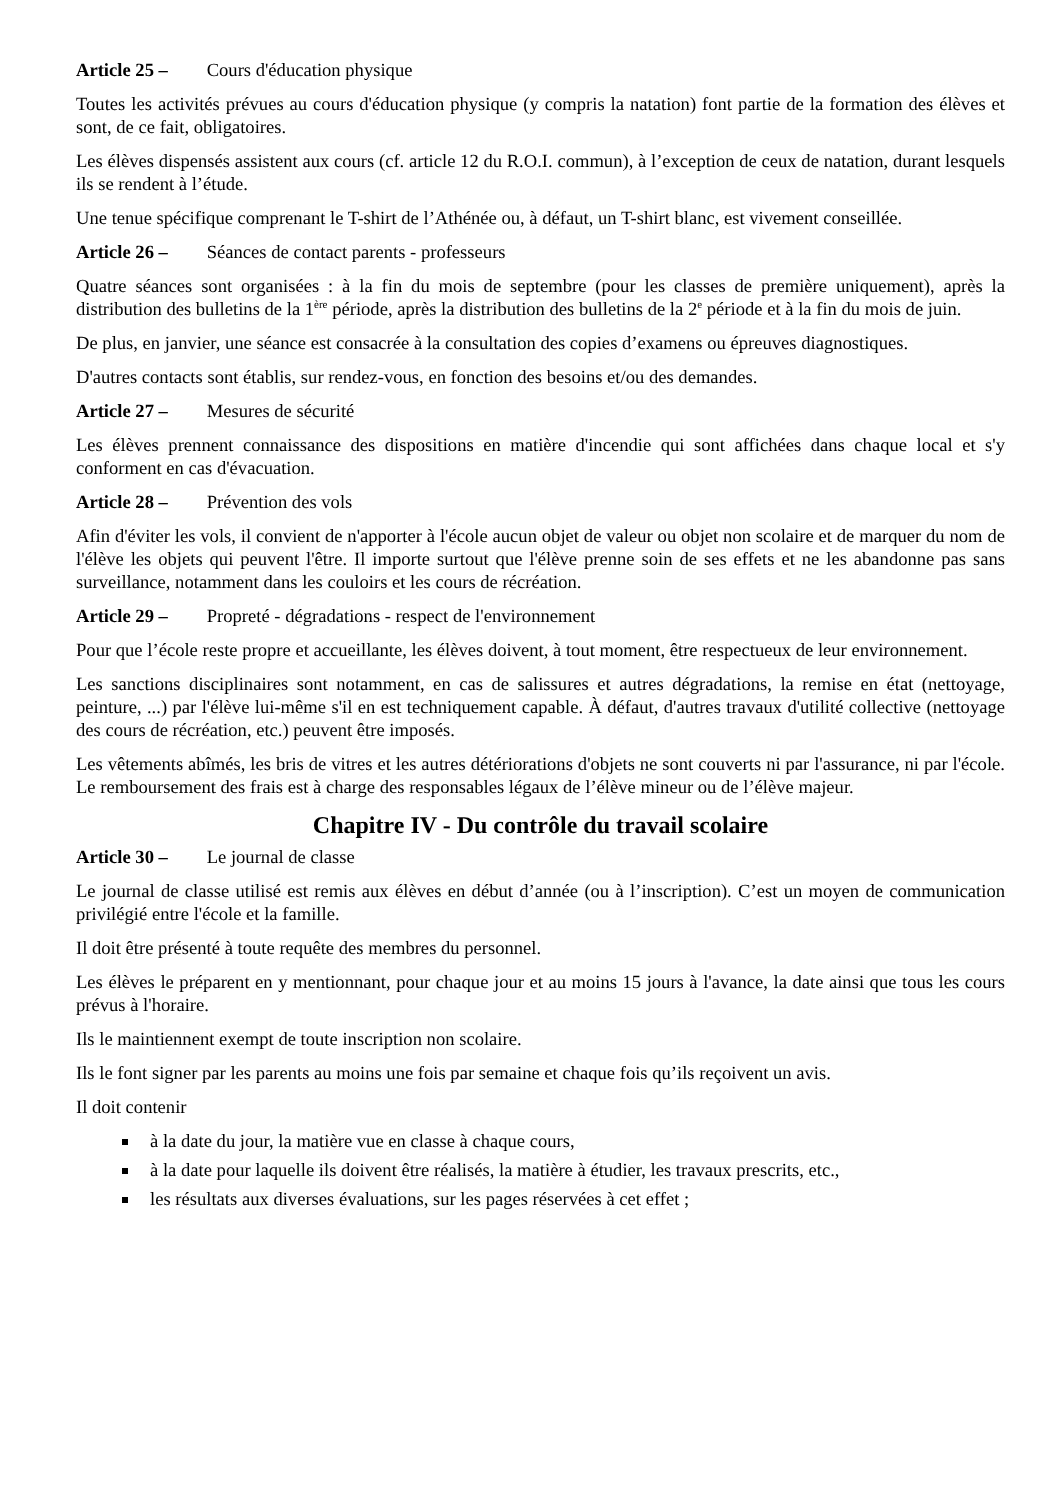Article 25 – Cours d'éducation physique
Toutes les activités prévues au cours d'éducation physique (y compris la natation) font partie de la formation des élèves et sont, de ce fait, obligatoires.
Les élèves dispensés assistent aux cours (cf. article 12 du R.O.I. commun), à l’exception de ceux de natation, durant lesquels ils se rendent à l’étude.
Une tenue spécifique comprenant le T-shirt de l’Athénée ou, à défaut, un T-shirt blanc, est vivement conseillée.
Article 26 – Séances de contact parents - professeurs
Quatre séances sont organisées : à la fin du mois de septembre (pour les classes de première uniquement), après la distribution des bulletins de la 1<sup>ère</sup> période, après la distribution des bulletins de la 2<sup>e</sup> période et à la fin du mois de juin.
De plus, en janvier, une séance est consacrée à la consultation des copies d’examens ou épreuves diagnostiques.
D'autres contacts sont établis, sur rendez-vous, en fonction des besoins et/ou des demandes.
Article 27 – Mesures de sécurité
Les élèves prennent connaissance des dispositions en matière d'incendie qui sont affichées dans chaque local et s'y conforment en cas d'évacuation.
Article 28 – Prévention des vols
Afin d'éviter les vols, il convient de n'apporter à l'école aucun objet de valeur ou objet non scolaire et de marquer du nom de l'élève les objets qui peuvent l'être. Il importe surtout que l'élève prenne soin de ses effets et ne les abandonne pas sans surveillance, notamment dans les couloirs et les cours de récréation.
Article 29 – Propreté - dégradations - respect de l'environnement
Pour que l’école reste propre et accueillante, les élèves doivent, à tout moment, être respectueux de leur environnement.
Les sanctions disciplinaires sont notamment, en cas de salissures et autres dégradations, la remise en état (nettoyage, peinture, ...) par l'élève lui-même s'il en est techniquement capable. À défaut, d'autres travaux d'utilité collective (nettoyage des cours de récréation, etc.) peuvent être imposés.
Les vêtements abîmés, les bris de vitres et les autres détériorations d'objets ne sont couverts ni par l'assurance, ni par l'école. Le remboursement des frais est à charge des responsables légaux de l’élève mineur ou de l’élève majeur.
Chapitre IV - Du contrôle du travail scolaire
Article 30 – Le journal de classe
Le journal de classe utilisé est remis aux élèves en début d’année (ou à l’inscription). C’est un moyen de communication privilégié entre l'école et la famille.
Il doit être présenté à toute requête des membres du personnel.
Les élèves le préparent en y mentionnant, pour chaque jour et au moins 15 jours à l'avance, la date ainsi que tous les cours prévus à l'horaire.
Ils le maintiennent exempt de toute inscription non scolaire.
Ils le font signer par les parents au moins une fois par semaine et chaque fois qu’ils reçoivent un avis.
Il doit contenir
à la date du jour, la matière vue en classe à chaque cours,
à la date pour laquelle ils doivent être réalisés, la matière à étudier, les travaux prescrits, etc.,
les résultats aux diverses évaluations, sur les pages réservées à cet effet ;